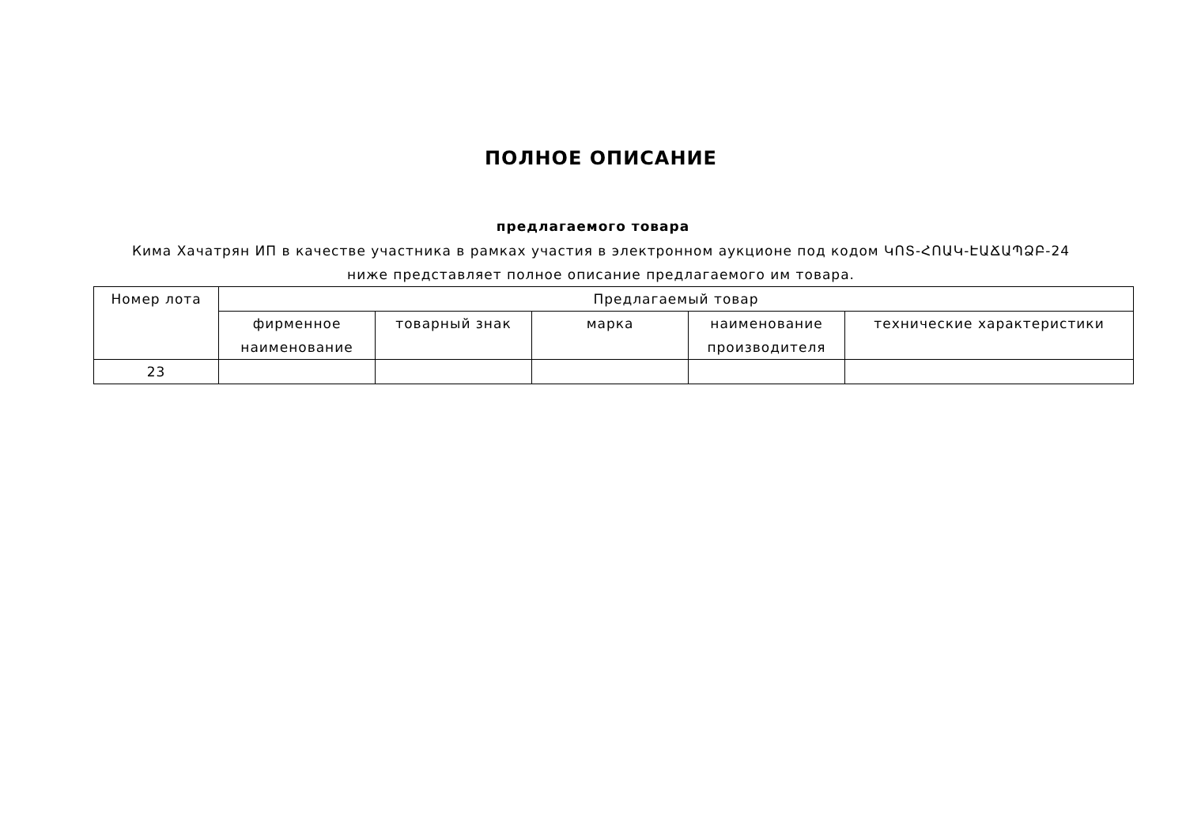ПОЛНОЕ ОПИСАНИЕ
предлагаемого товара
Кима Хачатрян ИП в качестве участника в рамках участия в электронном аукционе под кодом ԿՈՏ-ՀՈԱԿ-ԷԱՃԱՊՁԲ-24 ниже представляет полное описание предлагаемого им товара.
| Номер лота | Предлагаемый товар | | | | |
| --- | --- | --- | --- | --- | --- |
| | фирменное наименование | товарный знак | марка | наименование производителя | технические характеристики |
| 23 | | | | | |